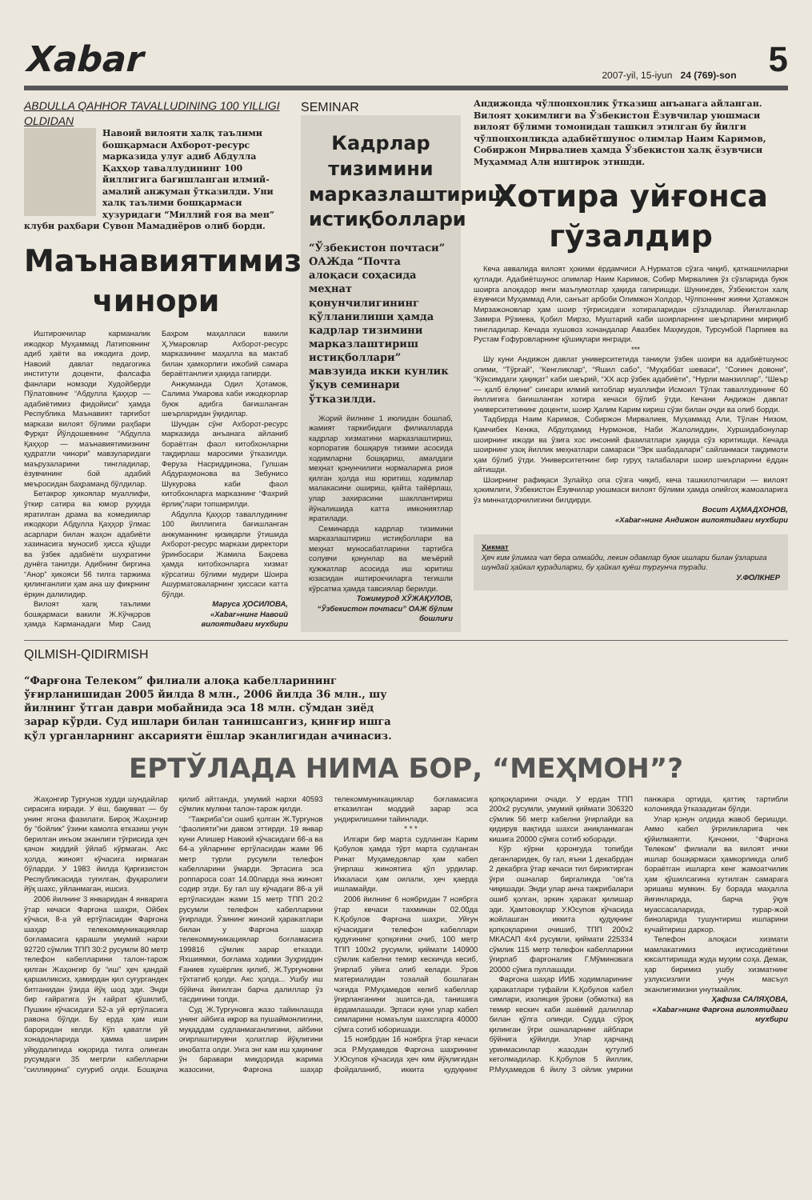Xabar 2007-yil, 15-iyun 24 (769)-son 5
ABDULLA QAHHOR TAVALLUDINING 100 YILLIGI OLDIDAN
Навоий вилояти халқ таълими бошқармаси Ахборот-ресурс марказида улуғ адиб Абдулла Қаҳҳор таваллудининг 100 йиллигига бағишланган илмий-амалий анжуман ўтказилди. Уни халқ таълими бошқармаси ҳузуридаги “Миллий ғоя ва мен” клуби раҳбари Сувон Мамадиёров олиб борди.
Маънавиятимиз чинори
Иштирокчилар карманалик ижодкор Муҳаммад Латиповнинг адиб ҳаёти ва ижодига доир, Навоий давлат педагогика институти доценти, фалсафа фанлари номзоди Худойберди Пўлатовнинг “Абдулла Қаҳҳор — адабиётимиз фидойиси” ҳамда Республика Маънавият тарғибот маркази вилоят бўлими раҳбари Фурқат Йўлдошевнинг “Абдулла Қаҳҳор — маънавиятимизнинг қудратли чинори” мавзуларидаги маърузаларини тингладилар, ёзувчининг бой адабий меъросидан баҳраманд бўлдилар.
Бетакрор ҳикоялар муаллифи, ўткир сатира ва юмор руҳида яратилган драма ва комедиялар ижодкори Абдулла Қаҳҳор ўлмас асарлари билан жаҳон адабиёти хазинасига муносиб ҳисса қўшди ва ўзбек адабиёти шуҳратини дунёга танитди. Адибнинг биргина “Анор” ҳикояси 56 тилга таржима қилинганлиги ҳам ана шу фикрнинг ёрқин далилидир.
Вилоят халқ таълими бошқармаси вакили Ж.Кўчқоров ҳамда Карманадаги Мир Саид Баҳром маҳалласи вакили Ҳ.Умаровлар Ахборот-ресурс марказининг маҳалла ва мактаб билан ҳамкорлиги ижобий самара бераётганлиги ҳақида гапирди.
Анжуманда Одил Ҳотамов, Салима Умарова каби ижодкорлар буюк адибга бағишланган шеърларидан ўқидилар.
Шундан сўнг Ахборот-ресурс марказида анъанага айланиб бораётган фаол китобхонларни тақдирлаш маросими ўтказилди. Феруза Насриддинова, Гулшан Абдураҳмонова ва Зебунисо Шукурова каби фаол китобхонларга марказнинг “Фахрий ёрлиқ”лари топширилди.
Абдулла Қаҳҳор таваллудининг 100 йиллигига бағишланган анжуманнинг қизиқарли ўтишида Ахборот-ресурс маркази директори ўринбосари Жамила Бақоева ҳамда китобхонларга хизмат кўрсатиш бўлими мудири Шоира Ашурматоваларнинг ҳиссаси катта бўлди.
Маруса ҲОСИЛОВА,
«Xabar»нинг Навоий вилоятидаги мухбири
SEMINAR
Кадрлар тизимини марказлаштириш истиқболлари
“Ўзбекистон почтаси” ОАЖда “Почта алоқаси соҳасида меҳнат қонунчилигининг қўлланилиши ҳамда кадрлар тизимини марказлаштириш истиқболлари” мавзуида икки кунлик ўқув семинари ўтказилди.
Жорий йилнинг 1 июлидан бошлаб, жамият таркибидаги филиалларда кадрлар хизматини марказлаштириш, корпоратив бошқарув тизими асосида ходимларни бошқариш, амалдаги меҳнат қонунчилиги нормаларига риоя қилган ҳолда иш юритиш, ходимлар малакасини ошириш, қайта тайёрлаш, улар захирасини шакллантириш йўналишида катта имкониятлар яратилади.
Семинарда кадрлар тизимини марказлаштириш истиқболлари ва меҳнат муносабатларини тартибга солувчи қонунлар ва меъёрий ҳужжатлар асосида иш юритиш юзасидан иштирокчиларга тегишли кўрсатма ҳамда тавсиялар берилди.
Тожимурод ХЎЖАҚУЛОВ,
“Ўзбекистон почтаси” ОАЖ бўлим бошлиғи
Андижонда чўлпонхонлик ўтказиш анъанага айланган. Вилоят ҳокимлиги ва Ўзбекистон Ёзувчилар уюшмаси вилоят бўлими томонидан ташкил этилган бу йилги чўлпонхонликда адабиётшунос олимлар Наим Каримов, Собиржон Мирвалиев ҳамда Ўзбекистон халқ ёзувчиси Муҳаммад Али иштирок этишди.
Хотира уйғонса гўзалдир
Кеча аввалида вилоят ҳокими ёрдамчиси А.Нурматов сўзга чиқиб, қатнашчиларни қутлади. Адабиётшунос олимлар Наим Каримов, Собир Мирвалиев ўз сўзларида буюк шоирга алоқадор янги маълумотлар ҳақида гапиришди. Шунингдек, Ўзбекистон халқ ёзувчиси Муҳаммад Али, санъат арбоби Олимжон Холдор, Чўлпоннинг жияни Ҳотамжон Мирзажоновлар ҳам шоир тўғрисидаги хотираларидан сўзладилар. Йиғилганлар Замира Рўзиева, Қобил Мирзо, Муштарий каби шоирларнинг шеърларини мириқиб тингладилар. Кечада хушовоз хонандалар Авазбек Маҳмудов, Турсунбой Парпиев ва Рустам Ғофуровларнинг қўшиқлари янгради.
***
Шу куни Андижон давлат университетида таниқли ўзбек шоири ва адабиётшунос олими, “Тўрғай”, “Кенгликлар”, “Яшил сабо”, “Муҳаббат шеваси”, “Соғинч довони”, “Кўксимдаги ҳақиқат” каби шеърий, “ХХ аср ўзбек адабиёти”, “Нурли манзиллар”, “Шеър — қалб ёлқини” сингари илмий китоблар муаллифи Исмоил Тўлак таваллудининг 60 йиллигига бағишланган хотира кечаси бўлиб ўтди. Кечани Андижон давлат университетининг доценти, шоир Ҳалим Карим кириш сўзи билан очди ва олиб борди.
Тадбирда Наим Каримов, Собиржон Мирвалиев, Муҳаммад Али, Тўлан Низом, Қамчибек Кенжа, Абдулҳамид Нурмонов, Наби Жалолиддин, Хуршидабонулар шоирнинг ижоди ва ўзига хос инсоний фазилатлари ҳақида сўз юритишди. Кечада шоирнинг узоқ йиллик меҳнатлари самараси “Эрк шабадалари” сайланмаси тақдимоти ҳам бўлиб ўтди. Университетнинг бир гуруҳ талабалари шоир шеърларини ёддан айтишди.
Шоирнинг рафиқаси Зулайҳо опа сўзга чиқиб, кеча ташкилотчилари — вилоят ҳокимлиги, Ўзбекистон Ёзувчилар уюшмаси вилоят бўлими ҳамда олийгоҳ жамоаларига ўз миннатдорчилигини билдирди.
Восит АҲМАДХОНОВ,
«Xabar»нинг Андижон вилоятидаги мухбири
Ҳикмат
Ҳеч ким ўлимга чап бера олмайди, лекин одамлар буюк ишлари билан ўзларига шундай ҳайкал қурадиларки, бу ҳайкал қуёш тургунча туради.
У.ФОЛКНЕР
QILMISH-QIDIRMISH
“Фарғона Телеком” филиали алоқа кабелларининг ўғирланишидан 2005 йилда 8 млн., 2006 йилда 36 млн., шу йилнинг ўтган даври мобайнида эса 18 млн. сўмдан зиёд зарар кўрди. Суд ишлари билан танишсангиз, қинғир ишга қўл урганларнинг аксарияти ёшлар эканлигидан ачинасиз.
ЕРТЎЛАДА НИМА БОР, “МЕҲМОН”?
Жаҳонгир Турғунов худди шундайлар сирасига киради. У ёш, бақувват — бу унинг ягона фазилати. Бироқ Жаҳонгир бу “бойлик” ўзини камолга етказиш учун берилган инъом эканлиги тўғрисида ҳеч қачон жиддий ўйлаб кўрмаган. Акс ҳолда, жиноят кўчасига кирмаган бўларди. У 1983 йилда Қирғизистон Республикасида туғилган, фуқаролиги йўқ шахс, уйланмаган, ишсиз.
2006 йилнинг 3 январидан 4 январига ўтар кечаси Фарғона шаҳри, Ойбек кўчаси, 8-а уй ертўласидан Фарғона шаҳар телекоммуникациялар боғламасига қарашли умумий нархи 92720 сўмлик ТПП 30:2 русумли 80 метр телефон кабелларини талон-тарож қилган Жаҳонгир бу “иш” ҳеч қандай қаршиликсиз, ҳамирдан қил суғургандек битганидан ўзида йўқ шод эди. Энди бир ғайратига ўн ғайрат қўшилиб, Пушкин кўчасидаги 52-а уй ертўласига равона бўлди. Бу ерда ҳам иши бароридан келди. Кўп қаватли уй хонадонларида ҳамма ширин уйқудалигида юқорида тилга олинган русумдаги 35 метрли кабелларни “силлиққина” суғуриб олди. Бошқача қилиб айтганда, умумий нархи 40593 сўмлик мулкни талон-тарож қилди.
“Тажриба”си ошиб қолган Ж.Турғунов “фаолияти”ни давом эттирди. 19 январ куни Алишер Навоий кўчасидаги 66-а ва 64-а уйларнинг ертўласидан жами 96 метр турли русумли телефон кабелларини ўмарди. Эртасига эса роппароса соат 14.00ларда яна жиноят содир этди. Бу гал шу кўчадаги 86-а уй ертўласидан жами 15 метр ТПП 20:2 русумли телефон кабелларини ўғирлади. Ўзининг жиноий ҳаракатлари билан у Фарғона шаҳар телекоммуникациялар боғламасига 199816 сўмлик зарар етказди. Яхшиямки, боғлама ходими Зуҳриддин Ғаниев хушёрлик қилиб, Ж.Турғуновни тўхтатиб қолди. Акс ҳолда... Ушбу иш бўйича йиғилган барча далиллар ўз тасдиғини топди.
Суд Ж.Турғуновга жазо тайинлашда унинг айбига иқрор ва пушаймонлигини, муқаддам судланмаганлигини, айбини оғирлаштирувчи ҳолатлар йўқлигини инобатга олди. Унга энг кам иш ҳақининг ўн баравари миқдорида жарима жазосини, Фарғона шаҳар телекоммуникациялар боғламасига етказилган моддий зарар эса ундирилишини тайинлади.
* * *
Илгари бир марта судланган Карим Қобулов ҳамда тўрт марта судланган Ринат Муҳамедовлар ҳам кабел ўғирлаш жиноятига қўл урдилар. Иккаласи ҳам оилали, ҳеч қаерда ишламайди.
2006 йилнинг 6 ноябридан 7 ноябрга ўтар кечаси тахминан 02.00да К.Қобулов Фарғона шаҳри, Уйғун кўчасидаги телефон кабеллари қудуғининг қопқоғини очиб, 100 метр ТПП 100х2 русумли, қиймати 140900 сўмлик кабелни темир кескичда кесиб, ўғирлаб уйига олиб келади. Ўров материалидан тозалай бошлаган чоғида Р.Муҳамедов келиб кабеллар ўғирланганини эшитса-да, танишига ёрдамлашади. Эртаси куни улар кабел симларини номаълум шахсларга 40000 сўмга сотиб юборишади.
15 ноябрдан 16 ноябрга ўтар кечаси эса Р.Муҳамедов Фарғона шаҳрининг У.Юсупов кўчасида ҳеч ким йўқлигидан фойдаланиб, иккита қудуқнинг қопқоқларини очади. У ердан ТПП 200х2 русумли, умумий қиймати 306320 сўмлик 56 метр кабелни ўғирлайди ва қидирув вақтида шахси аниқланмаган кишига 20000 сўмга сотиб юборади.
Кўр кўрни қоронғуда топибди деганларидек, бу гал, яъни 1 декабрдан 2 декабрга ўтар кечаси тил бириктирган ўғри ошналар биргаликда “ов”га чиқишади. Энди улар анча тажрибалари ошиб қолган, эркин ҳаракат қилишар эди. Ҳамтовоқлар У.Юсупов кўчасида жойлашган иккита қудуқнинг қопқоқларини очишиб, ТПП 200х2 МКАСАП 4х4 русумли, қиймати 225334 сўмлик 115 метр телефон кабелларини ўғирлаб фарғоналик Г.Мўминовага 20000 сўмга пуллашади.
Фарғона шаҳар ИИБ ходимларининг ҳаракатлари туфайли К.Қобулов кабел симлари, изоляция ўрови (обмотка) ва темир кескич каби ашёвий далиллар билан қўлга олинди. Судда сўроқ қилинган ўғри ошналарнинг айблари бўйнига қўйилди. Улар ҳарчанд уринмасинлар жазодан қутулиб кетолмадилар. К.Қобулов 5 йиллик, Р.Муҳамедов 6 йилу 3 ойлик умрини панжара ортида, қаттиқ тартибли колонияда ўтказадиган бўлди.
Улар қонун олдида жавоб беришди. Аммо кабел ўғриликларига чек қўйилмаяпти. Қачонки, “Фарғона Телеком” филиали ва вилоят ички ишлар бошқармаси ҳамкорликда олиб бораётган ишларга кенг жамоатчилик ҳам қўшилсагина кутилган самарага эришиш мумкин. Бу борада маҳалла йиғинларида, барча ўқув муассасаларида, турар-жой биноларида тушунтириш ишларини кучайтириш даркор.
Телефон алоқаси хизмати мамлакатимиз иқтисодиётини юксалтиришда жуда муҳим соҳа. Демак, ҳар биримиз ушбу хизматнинг узлуксизлиги учун масъул эканлигимизни унутмайлик.
Ҳафиза САЛЯҲОВА,
«Xabar»нинг Фарғона вилоятидаги мухбири